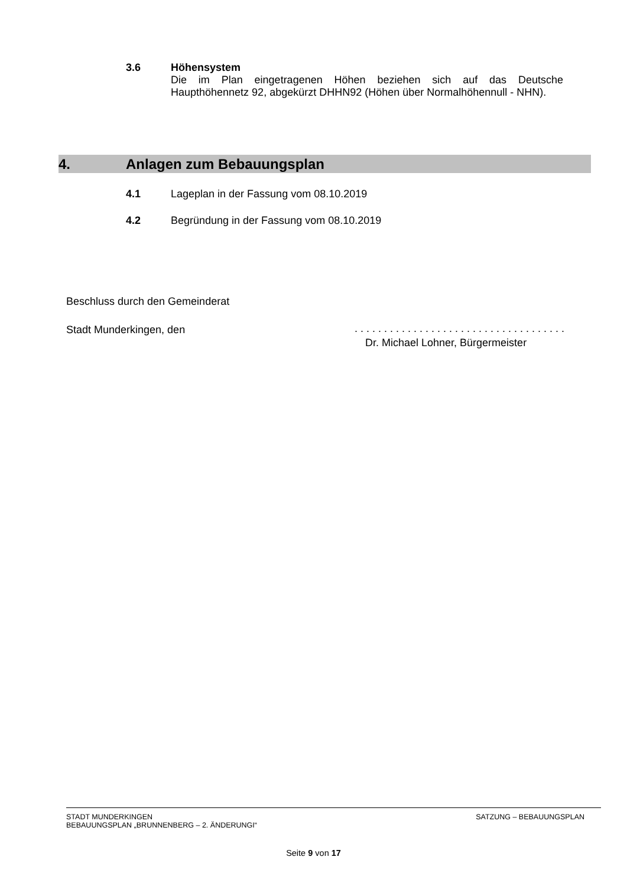3.6 Höhensystem
Die im Plan eingetragenen Höhen beziehen sich auf das Deutsche Haupthöhennetz 92, abgekürzt DHHN92 (Höhen über Normalhöhennull - NHN).
4. Anlagen zum Bebauungsplan
4.1 Lageplan in der Fassung vom 08.10.2019
4.2 Begründung in der Fassung vom 08.10.2019
Beschluss durch den Gemeinderat
Stadt Munderkingen, den
. . . . . . . . . . . . . . . . . . . . . . . . . . . . . . . . . . . .
Dr. Michael Lohner, Bürgermeister
STADT MUNDERKINGEN
BEBAUUNGSPLAN „BRUNNENBERG – 2. ÄNDERUNGI“
SATZUNG – BEBAUUNGSPLAN
Seite 9 von 17